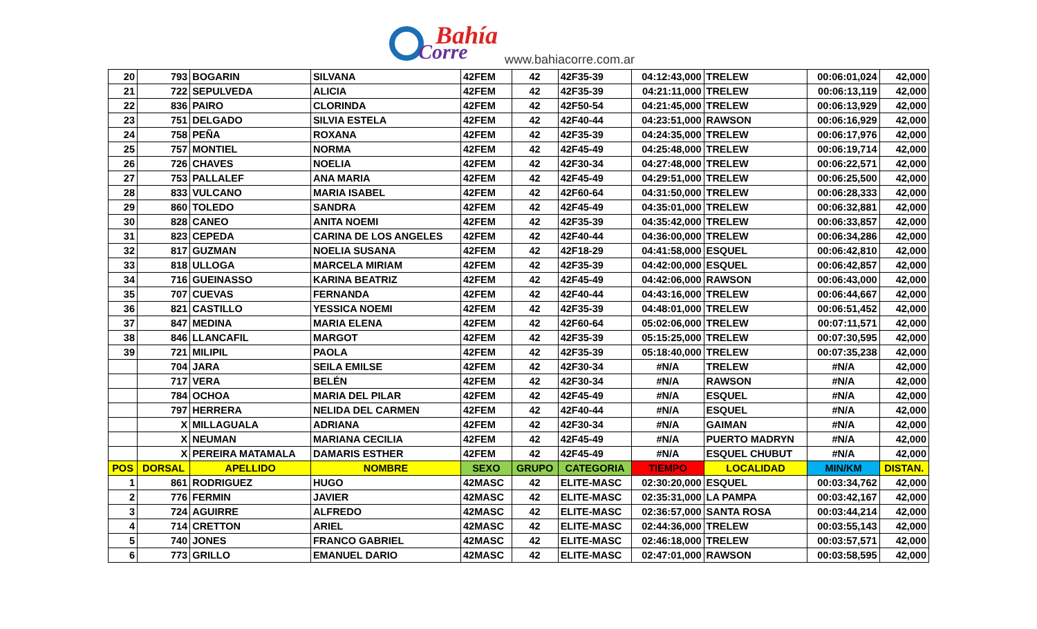Bahía
Corre www.bahiacorre.com.ar
| 20 | 793 | BOGARIN | SILVANA | 42FEM | 42 | 42F35-39 | 04:12:43,000 | TRELEW | 00:06:01,024 | 42,000 |
| 21 | 722 | SEPULVEDA | ALICIA | 42FEM | 42 | 42F35-39 | 04:21:11,000 | TRELEW | 00:06:13,119 | 42,000 |
| 22 | 836 | PAIRO | CLORINDA | 42FEM | 42 | 42F50-54 | 04:21:45,000 | TRELEW | 00:06:13,929 | 42,000 |
| 23 | 751 | DELGADO | SILVIA ESTELA | 42FEM | 42 | 42F40-44 | 04:23:51,000 | RAWSON | 00:06:16,929 | 42,000 |
| 24 | 758 | PEÑA | ROXANA | 42FEM | 42 | 42F35-39 | 04:24:35,000 | TRELEW | 00:06:17,976 | 42,000 |
| 25 | 757 | MONTIEL | NORMA | 42FEM | 42 | 42F45-49 | 04:25:48,000 | TRELEW | 00:06:19,714 | 42,000 |
| 26 | 726 | CHAVES | NOELIA | 42FEM | 42 | 42F30-34 | 04:27:48,000 | TRELEW | 00:06:22,571 | 42,000 |
| 27 | 753 | PALLALEF | ANA MARIA | 42FEM | 42 | 42F45-49 | 04:29:51,000 | TRELEW | 00:06:25,500 | 42,000 |
| 28 | 833 | VULCANO | MARIA ISABEL | 42FEM | 42 | 42F60-64 | 04:31:50,000 | TRELEW | 00:06:28,333 | 42,000 |
| 29 | 860 | TOLEDO | SANDRA | 42FEM | 42 | 42F45-49 | 04:35:01,000 | TRELEW | 00:06:32,881 | 42,000 |
| 30 | 828 | CANEO | ANITA NOEMI | 42FEM | 42 | 42F35-39 | 04:35:42,000 | TRELEW | 00:06:33,857 | 42,000 |
| 31 | 823 | CEPEDA | CARINA DE LOS ANGELES | 42FEM | 42 | 42F40-44 | 04:36:00,000 | TRELEW | 00:06:34,286 | 42,000 |
| 32 | 817 | GUZMAN | NOELIA SUSANA | 42FEM | 42 | 42F18-29 | 04:41:58,000 | ESQUEL | 00:06:42,810 | 42,000 |
| 33 | 818 | ULLOGA | MARCELA MIRIAM | 42FEM | 42 | 42F35-39 | 04:42:00,000 | ESQUEL | 00:06:42,857 | 42,000 |
| 34 | 716 | GUEINASSO | KARINA BEATRIZ | 42FEM | 42 | 42F45-49 | 04:42:06,000 | RAWSON | 00:06:43,000 | 42,000 |
| 35 | 707 | CUEVAS | FERNANDA | 42FEM | 42 | 42F40-44 | 04:43:16,000 | TRELEW | 00:06:44,667 | 42,000 |
| 36 | 821 | CASTILLO | YESSICA NOEMI | 42FEM | 42 | 42F35-39 | 04:48:01,000 | TRELEW | 00:06:51,452 | 42,000 |
| 37 | 847 | MEDINA | MARIA ELENA | 42FEM | 42 | 42F60-64 | 05:02:06,000 | TRELEW | 00:07:11,571 | 42,000 |
| 38 | 846 | LLANCAFIL | MARGOT | 42FEM | 42 | 42F35-39 | 05:15:25,000 | TRELEW | 00:07:30,595 | 42,000 |
| 39 | 721 | MILIPIL | PAOLA | 42FEM | 42 | 42F35-39 | 05:18:40,000 | TRELEW | 00:07:35,238 | 42,000 |
| | 704 | JARA | SEILA EMILSE | 42FEM | 42 | 42F30-34 | #N/A | TRELEW | #N/A | 42,000 |
| | 717 | VERA | BELÉN | 42FEM | 42 | 42F30-34 | #N/A | RAWSON | #N/A | 42,000 |
| | 784 | OCHOA | MARIA DEL PILAR | 42FEM | 42 | 42F45-49 | #N/A | ESQUEL | #N/A | 42,000 |
| | 797 | HERRERA | NELIDA DEL CARMEN | 42FEM | 42 | 42F40-44 | #N/A | ESQUEL | #N/A | 42,000 |
| | X | MILLAGUALA | ADRIANA | 42FEM | 42 | 42F30-34 | #N/A | GAIMAN | #N/A | 42,000 |
| | X | NEUMAN | MARIANA CECILIA | 42FEM | 42 | 42F45-49 | #N/A | PUERTO MADRYN | #N/A | 42,000 |
| | X | PEREIRA MATAMALA | DAMARIS ESTHER | 42FEM | 42 | 42F45-49 | #N/A | ESQUEL CHUBUT | #N/A | 42,000 |
| POS | DORSAL | APELLIDO | NOMBRE | SEXO | GRUPO | CATEGORIA | TIEMPO | LOCALIDAD | MIN/KM | DISTAN. |
| 1 | 861 | RODRIGUEZ | HUGO | 42MASC | 42 | ELITE-MASC | 02:30:20,000 | ESQUEL | 00:03:34,762 | 42,000 |
| 2 | 776 | FERMIN | JAVIER | 42MASC | 42 | ELITE-MASC | 02:35:31,000 | LA PAMPA | 00:03:42,167 | 42,000 |
| 3 | 724 | AGUIRRE | ALFREDO | 42MASC | 42 | ELITE-MASC | 02:36:57,000 | SANTA ROSA | 00:03:44,214 | 42,000 |
| 4 | 714 | CRETTON | ARIEL | 42MASC | 42 | ELITE-MASC | 02:44:36,000 | TRELEW | 00:03:55,143 | 42,000 |
| 5 | 740 | JONES | FRANCO GABRIEL | 42MASC | 42 | ELITE-MASC | 02:46:18,000 | TRELEW | 00:03:57,571 | 42,000 |
| 6 | 773 | GRILLO | EMANUEL DARIO | 42MASC | 42 | ELITE-MASC | 02:47:01,000 | RAWSON | 00:03:58,595 | 42,000 |